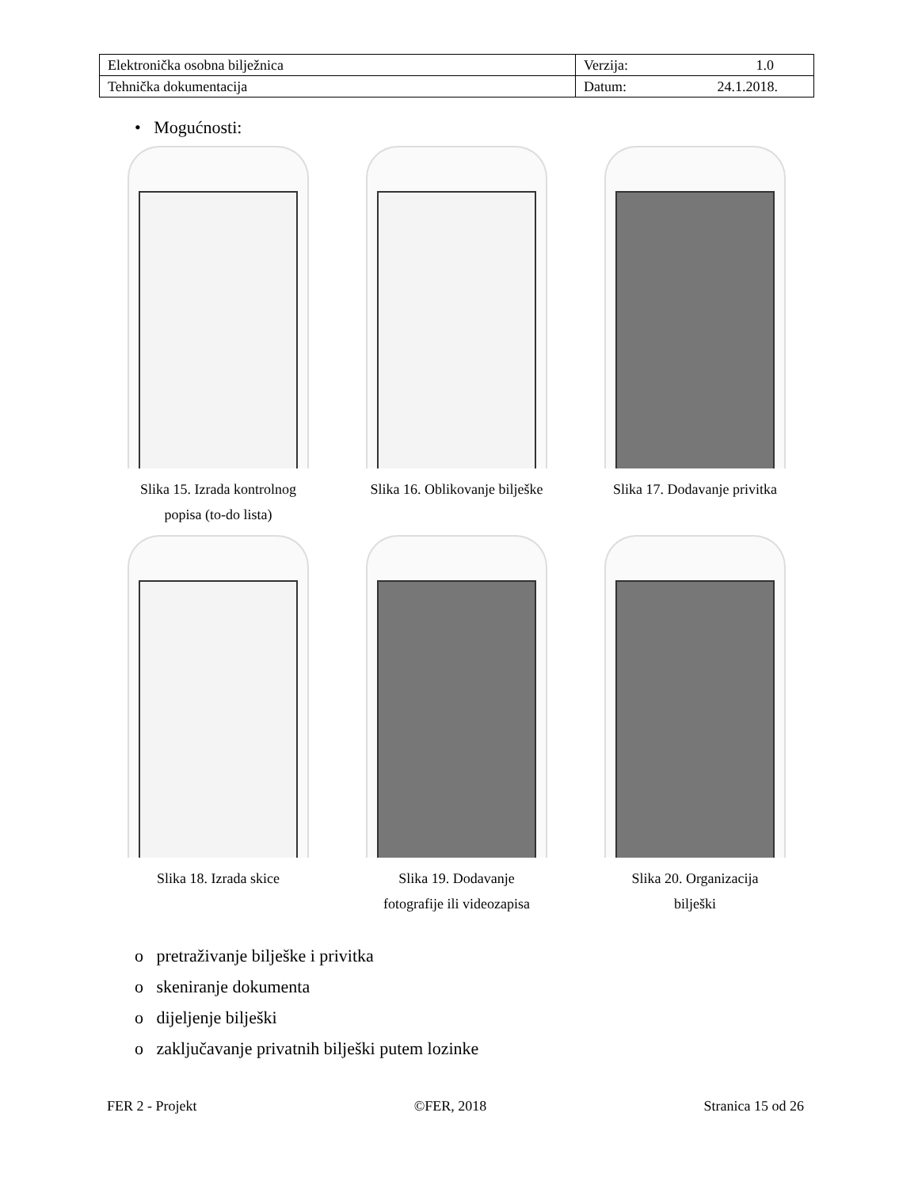| Elektronička osobna bilježnica | Verzija: 1.0 |
| Tehnička dokumentacija | Datum: 24.1.2018. |
• Mogućnosti:
Slika 15. Izrada kontrolnog
popisa (to-do lista)
Slika 16. Oblikovanje bilješke
Slika 17. Dodavanje privitka
Slika 18. Izrada skice
Slika 19. Dodavanje
fotografije ili videozapisa
Slika 20. Organizacija
bilješki
o pretraživanje bilješke i privitka
o skeniranje dokumenta
o dijeljenje bilješki
o zaključavanje privatnih bilješki putem lozinke
FER 2 - Projekt ©FER, 2018 Stranica 15 od 26